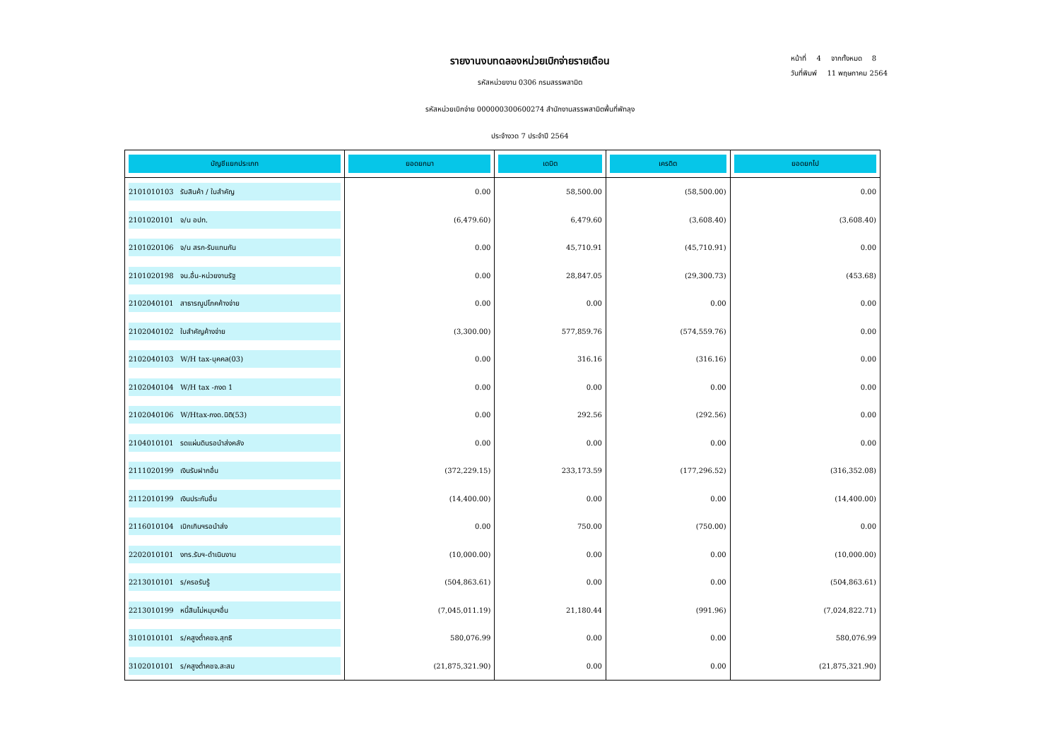หน้าที่ 4 จากทั้งหมด 8
วันที่พิมพ์ 11 พฤษภาคม 2564
รายงานงบทดลองหน่วยเบิกจ่ายรายเดือน
รหัสหน่วยงาน 0306 กรมสรรพสามิต
รหัสหน่วยเบิกจ่าย 000000300600274 สำนักงานสรรพสามิตพื้นที่พัทลุง
ประจำงวด 7 ประจำปี 2564
| บัญชีแยกประเภท | ยอดยกมา | เดบิต | เครดิต | ยอดยกไป |
| --- | --- | --- | --- | --- |
| 2101010103 รับสินค้า / ใบสำคัญ | 0.00 | 58,500.00 | (58,500.00) | 0.00 |
| 2101020101 จ/น อปท. | (6,479.60) | 6,479.60 | (3,608.40) | (3,608.40) |
| 2101020106 จ/น สรก-รับแทนกัน | 0.00 | 45,710.91 | (45,710.91) | 0.00 |
| 2101020198 จน.อื่น-หน่วยงานรัฐ | 0.00 | 28,847.05 | (29,300.73) | (453.68) |
| 2102040101 สาธารณูปโภคค้างจ่าย | 0.00 | 0.00 | 0.00 | 0.00 |
| 2102040102 ใบสำคัญค้างจ่าย | (3,300.00) | 577,859.76 | (574,559.76) | 0.00 |
| 2102040103 W/H tax-บุคคล(03) | 0.00 | 316.16 | (316.16) | 0.00 |
| 2102040104 W/H tax -ภงด 1 | 0.00 | 0.00 | 0.00 | 0.00 |
| 2102040106 W/Htax-ภงด.นิติ(53) | 0.00 | 292.56 | (292.56) | 0.00 |
| 2104010101 รดแผ่นดินรอนำส่งคลัง | 0.00 | 0.00 | 0.00 | 0.00 |
| 2111020199 เงินรับฝากอื่น | (372,229.15) | 233,173.59 | (177,296.52) | (316,352.08) |
| 2112010199 เงินประกันอื่น | (14,400.00) | 0.00 | 0.00 | (14,400.00) |
| 2116010104 เบิกเกินฯรอนำส่ง | 0.00 | 750.00 | (750.00) | 0.00 |
| 2202010101 งทร.รับฯ-ดำเนินงาน | (10,000.00) | 0.00 | 0.00 | (10,000.00) |
| 2213010101 ร/ครอรับรู้ | (504,863.61) | 0.00 | 0.00 | (504,863.61) |
| 2213010199 หนี้สินไม่หมุนฯอื่น | (7,045,011.19) | 21,180.44 | (991.96) | (7,024,822.71) |
| 3101010101 ร/คสูงต่ำคชจ.สุทธิ | 580,076.99 | 0.00 | 0.00 | 580,076.99 |
| 3102010101 ร/คสูงต่ำคชจ.สะสม | (21,875,321.90) | 0.00 | 0.00 | (21,875,321.90) |